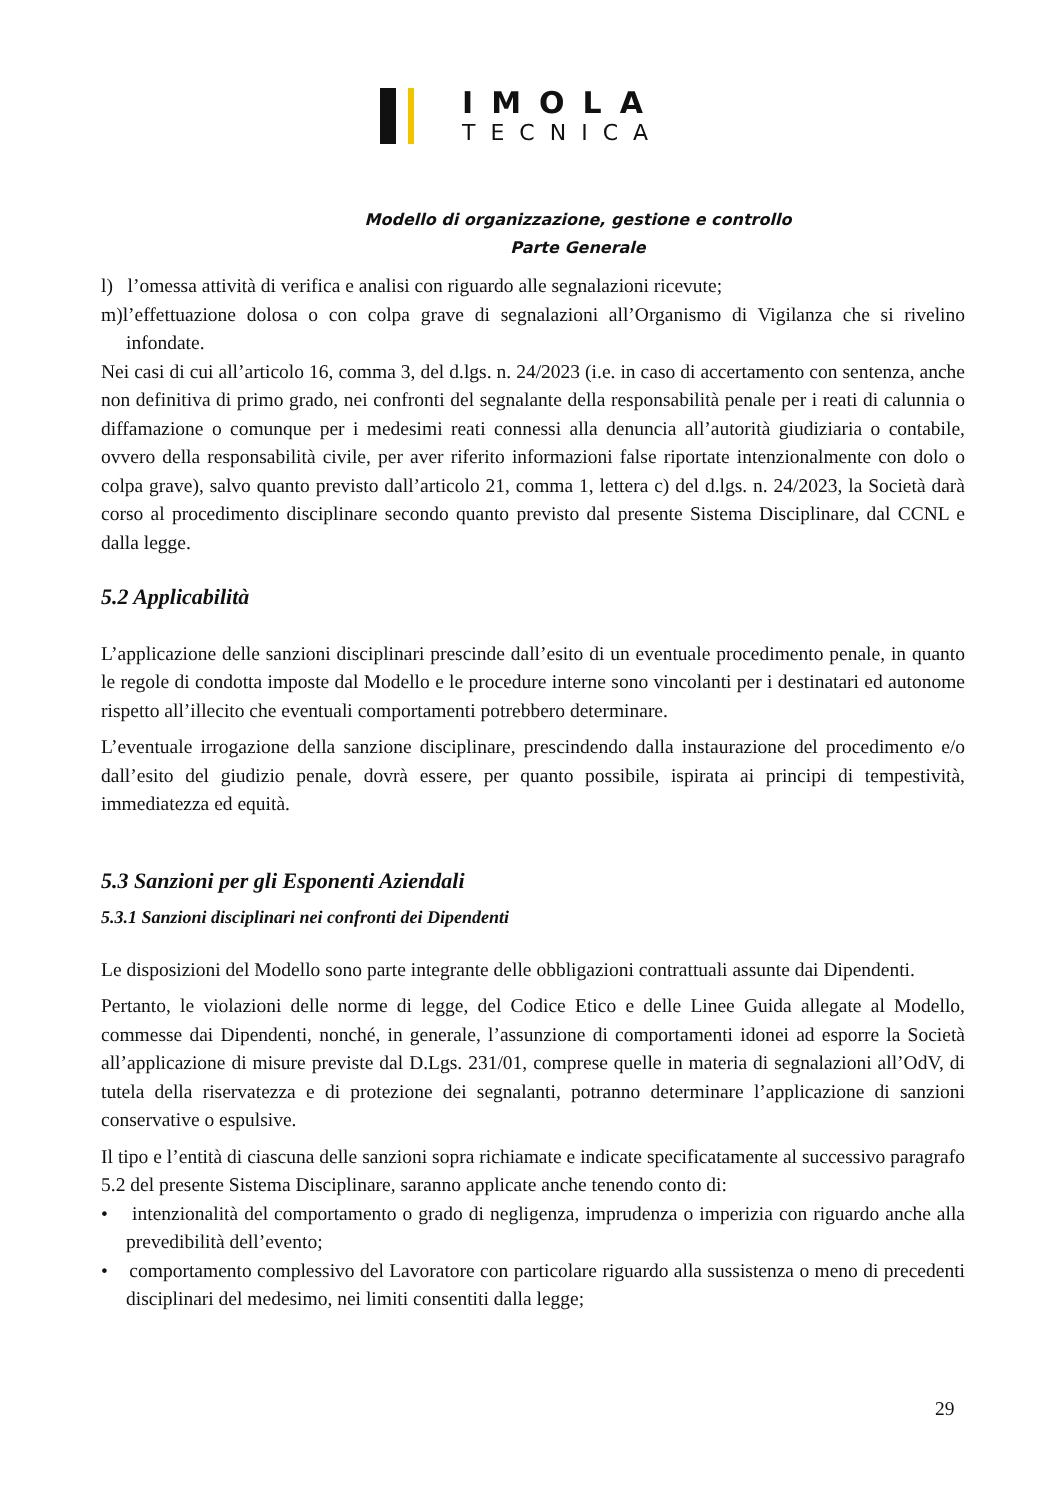IMOLA
TECNICA
Modello di organizzazione, gestione e controllo
Parte Generale
l) l’omessa attività di verifica e analisi con riguardo alle segnalazioni ricevute;
m)l’effettuazione dolosa o con colpa grave di segnalazioni all’Organismo di Vigilanza che si rivelino infondate.
Nei casi di cui all’articolo 16, comma 3, del d.lgs. n. 24/2023 (i.e. in caso di accertamento con sentenza, anche non definitiva di primo grado, nei confronti del segnalante della responsabilità penale per i reati di calunnia o diffamazione o comunque per i medesimi reati connessi alla denuncia all’autorità giudiziaria o contabile, ovvero della responsabilità civile, per aver riferito informazioni false riportate intenzionalmente con dolo o colpa grave), salvo quanto previsto dall’articolo 21, comma 1, lettera c) del d.lgs. n. 24/2023, la Società darà corso al procedimento disciplinare secondo quanto previsto dal presente Sistema Disciplinare, dal CCNL e dalla legge.
5.2 Applicabilità
L’applicazione delle sanzioni disciplinari prescinde dall’esito di un eventuale procedimento penale, in quanto le regole di condotta imposte dal Modello e le procedure interne sono vincolanti per i destinatari ed autonome rispetto all’illecito che eventuali comportamenti potrebbero determinare.
L’eventuale irrogazione della sanzione disciplinare, prescindendo dalla instaurazione del procedimento e/o dall’esito del giudizio penale, dovrà essere, per quanto possibile, ispirata ai principi di tempestività, immediatezza ed equità.
5.3 Sanzioni per gli Esponenti Aziendali
5.3.1 Sanzioni disciplinari nei confronti dei Dipendenti
Le disposizioni del Modello sono parte integrante delle obbligazioni contrattuali assunte dai Dipendenti.
Pertanto, le violazioni delle norme di legge, del Codice Etico e delle Linee Guida allegate al Modello, commesse dai Dipendenti, nonché, in generale, l’assunzione di comportamenti idonei ad esporre la Società all’applicazione di misure previste dal D.Lgs. 231/01, comprese quelle in materia di segnalazioni all’OdV, di tutela della riservatezza e di protezione dei segnalanti, potranno determinare l’applicazione di sanzioni conservative o espulsive.
Il tipo e l’entità di ciascuna delle sanzioni sopra richiamate e indicate specificatamente al successivo paragrafo 5.2 del presente Sistema Disciplinare, saranno applicate anche tenendo conto di:
• intenzionalità del comportamento o grado di negligenza, imprudenza o imperizia con riguardo anche alla prevedibilità dell’evento;
• comportamento complessivo del Lavoratore con particolare riguardo alla sussistenza o meno di precedenti disciplinari del medesimo, nei limiti consentiti dalla legge;
29